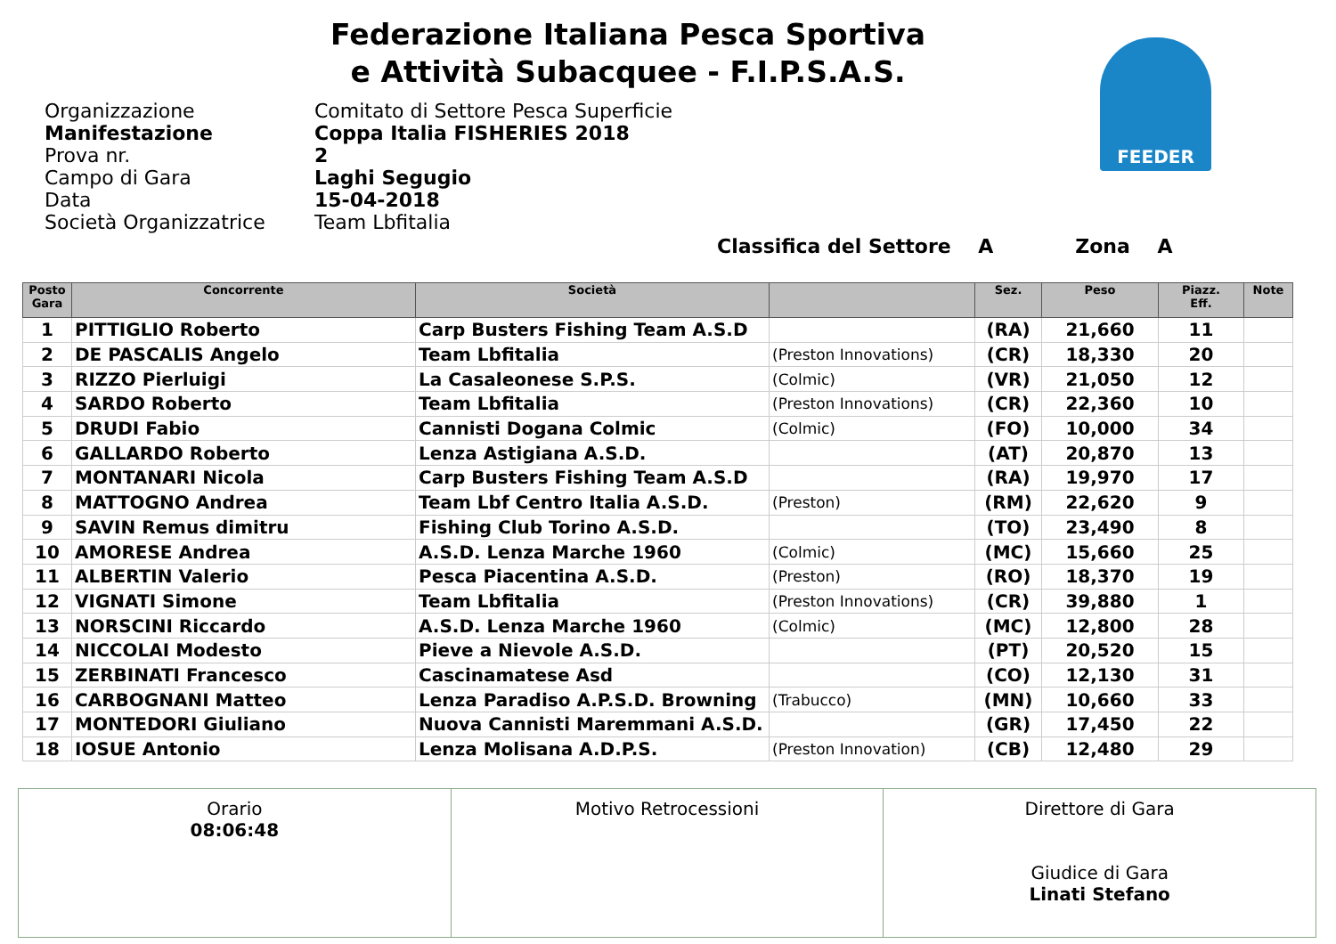Federazione Italiana Pesca Sportiva
e Attività Subacquee - F.I.P.S.A.S.
FEEDER
Organizzazione Comitato di Settore Pesca Superficie
Manifestazione Coppa Italia FISHERIES 2018
Prova nr. 2
Campo di Gara Laghi Segugio
Data 15-04-2018
Società Organizzatrice Team Lbfitalia
Classifica del Settore A Zona A
| Posto Gara | Concorrente | Società | | Sez. | Peso | Piazz. Eff. | Note |
| --- | --- | --- | --- | --- | --- | --- | --- |
| 1 | PITTIGLIO Roberto | Carp Busters Fishing Team A.S.D | | (RA) | 21,660 | 11 | |
| 2 | DE PASCALIS Angelo | Team Lbfitalia | (Preston Innovations) | (CR) | 18,330 | 20 | |
| 3 | RIZZO Pierluigi | La Casaleonese S.P.S. | (Colmic) | (VR) | 21,050 | 12 | |
| 4 | SARDO Roberto | Team Lbfitalia | (Preston Innovations) | (CR) | 22,360 | 10 | |
| 5 | DRUDI Fabio | Cannisti Dogana Colmic | (Colmic) | (FO) | 10,000 | 34 | |
| 6 | GALLARDO Roberto | Lenza Astigiana A.S.D. | | (AT) | 20,870 | 13 | |
| 7 | MONTANARI Nicola | Carp Busters Fishing Team A.S.D | | (RA) | 19,970 | 17 | |
| 8 | MATTOGNO Andrea | Team Lbf Centro Italia A.S.D. | (Preston) | (RM) | 22,620 | 9 | |
| 9 | SAVIN Remus dimitru | Fishing Club Torino A.S.D. | | (TO) | 23,490 | 8 | |
| 10 | AMORESE Andrea | A.S.D. Lenza Marche 1960 | (Colmic) | (MC) | 15,660 | 25 | |
| 11 | ALBERTIN Valerio | Pesca Piacentina A.S.D. | (Preston) | (RO) | 18,370 | 19 | |
| 12 | VIGNATI Simone | Team Lbfitalia | (Preston Innovations) | (CR) | 39,880 | 1 | |
| 13 | NORSCINI Riccardo | A.S.D. Lenza Marche 1960 | (Colmic) | (MC) | 12,800 | 28 | |
| 14 | NICCOLAI Modesto | Pieve a Nievole A.S.D. | | (PT) | 20,520 | 15 | |
| 15 | ZERBINATI Francesco | Cascinamatese Asd | | (CO) | 12,130 | 31 | |
| 16 | CARBOGNANI Matteo | Lenza Paradiso A.P.S.D. Browning | (Trabucco) | (MN) | 10,660 | 33 | |
| 17 | MONTEDORI Giuliano | Nuova Cannisti Maremmani A.S.D. | | (GR) | 17,450 | 22 | |
| 18 | IOSUE Antonio | Lenza Molisana A.D.P.S. | (Preston Innovation) | (CB) | 12,480 | 29 | |
| Orario 08:06:48 | Motivo Retrocessioni | Direttore di Gara Giudice di Gara Linati Stefano |